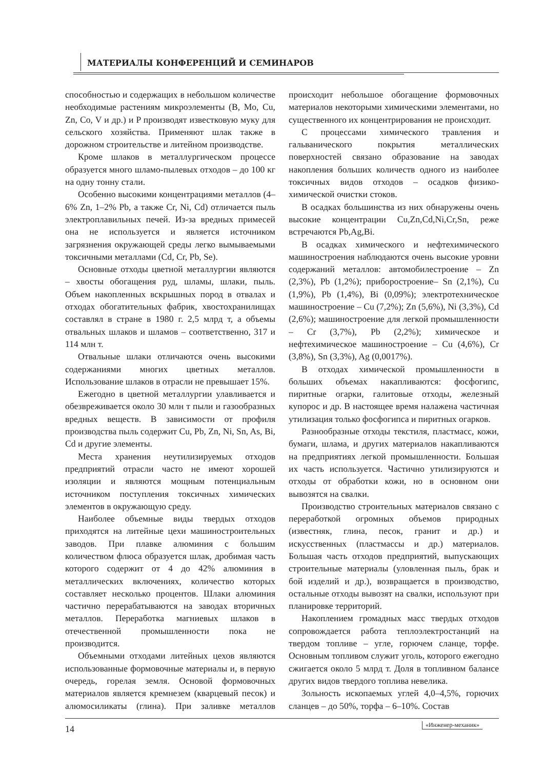МАТЕРИАЛЫ КОНФЕРЕНЦИЙ И СЕМИНАРОВ
способностью и содержащих в небольшом количестве необходимые растениям микроэлементы (B, Mo, Cu, Zn, Co, V и др.) и P производят известковую муку для сельского хозяйства. Применяют шлак также в дорожном строительстве и литейном производстве.
Кроме шлаков в металлургическом процессе образуется много шламо-пылевых отходов – до 100 кг на одну тонну стали.
Особенно высокими концентрациями металлов (4–6% Zn, 1–2% Pb, а также Cr, Ni, Cd) отличается пыль электроплавильных печей. Из-за вредных примесей она не используется и является источником загрязнения окружающей среды легко вымываемыми токсичными металлами (Cd, Cr, Pb, Se).
Основные отходы цветной металлургии являются – хвосты обогащения руд, шламы, шлаки, пыль. Объем накопленных вскрышных пород в отвалах и отходах обогатительных фабрик, хвостохранилищах составлял в стране в 1980 г. 2,5 млрд т, а объемы отвальных шлаков и шламов – соответственно, 317 и 114 млн т.
Отвальные шлаки отличаются очень высокими содержаниями многих цветных металлов. Использование шлаков в отрасли не превышает 15%.
Ежегодно в цветной металлургии улавливается и обезвреживается около 30 млн т пыли и газообразных вредных веществ. В зависимости от профиля производства пыль содержит Cu, Pb, Zn, Ni, Sn, As, Bi, Cd и другие элементы.
Места хранения неутилизируемых отходов предприятий отрасли часто не имеют хорошей изоляции и являются мощным потенциальным источником поступления токсичных химических элементов в окружающую среду.
Наиболее объемные виды твердых отходов приходятся на литейные цехи машиностроительных заводов. При плавке алюминия с большим количеством флюса образуется шлак, дробимая часть которого содержит от 4 до 42% алюминия в металлических включениях, количество которых составляет несколько процентов. Шлаки алюминия частично перерабатываются на заводах вторичных металлов. Переработка магниевых шлаков в отечественной промышленности пока не производится.
Объемными отходами литейных цехов являются использованные формовочные материалы и, в первую очередь, горелая земля. Основой формовочных материалов является кремнезем (кварцевый песок) и алюмосиликаты (глина). При заливке металлов происходит небольшое обогащение формовочных материалов некоторыми химическими элементами, но существенного их концентрирования не происходит.
С процессами химического травления и гальванического покрытия металлических поверхностей связано образование на заводах накопления больших количеств одного из наиболее токсичных видов отходов – осадков физико-химической очистки стоков.
В осадках большинства из них обнаружены очень высокие концентрации Cu,Zn,Cd,Ni,Cr,Sn, реже встречаются Pb,Ag,Bi.
В осадках химического и нефтехимического машиностроения наблюдаются очень высокие уровни содержаний металлов: автомобилестроение – Zn (2,3%), Pb (1,2%); приборостроение– Sn (2,1%), Cu (1,9%), Pb (1,4%), Bi (0,09%); электротехническое машиностроение – Cu (7,2%); Zn (5,6%), Ni (3,3%), Cd (2,6%); машиностроение для легкой промышленности – Cr (3,7%), Pb (2,2%); химическое и нефтехимическое машиностроение – Cu (4,6%), Cr (3,8%), Sn (3,3%), Ag (0,0017%).
В отходах химической промышленности в больших объемах накапливаются: фосфогипс, пиритные огарки, галитовые отходы, железный купорос и др. В настоящее время налажена частичная утилизация только фосфогипса и пиритных огарков.
Разнообразные отходы текстиля, пластмасс, кожи, бумаги, шлама, и других материалов накапливаются на предприятиях легкой промышленности. Большая их часть используется. Частично утилизируются и отходы от обработки кожи, но в основном они вывозятся на свалки.
Производство строительных материалов связано с переработкой огромных объемов природных (известняк, глина, песок, гранит и др.) и искусственных (пластмассы и др.) материалов. Большая часть отходов предприятий, выпускающих строительные материалы (уловленная пыль, брак и бой изделий и др.), возвращается в производство, остальные отходы вывозят на свалки, используют при планировке территорий.
Накоплением громадных масс твердых отходов сопровождается работа теплоэлектростанций на твердом топливе – угле, горючем сланце, торфе. Основным топливом служит уголь, которого ежегодно сжигается около 5 млрд т. Доля в топливном балансе других видов твердого топлива невелика.
Зольность ископаемых углей 4,0–4,5%, горючих сланцев – до 50%, торфа – 6–10%. Состав
14 «Инженер-механик»